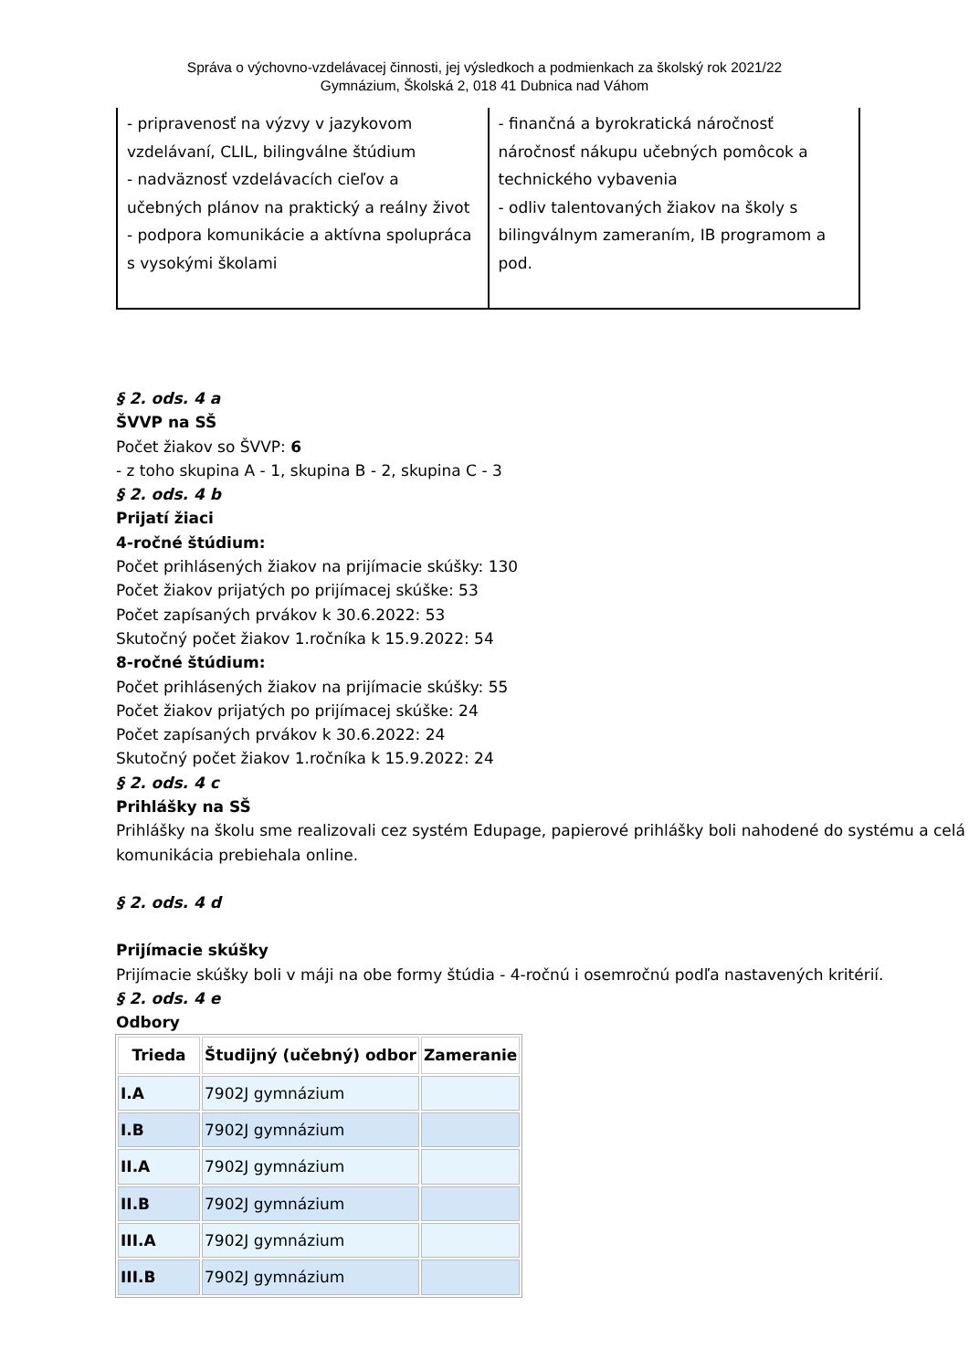Správa o výchovno-vzdelávacej činnosti, jej výsledkoch a podmienkach za školský rok 2021/22
Gymnázium, Školská 2, 018 41 Dubnica nad Váhom
| - pripravenosť na výzvy v jazykovom vzdelávaní, CLIL, bilingválne štúdium - nadväznosť vzdelávacích cieľov a učebných plánov na praktický a reálny život - podpora komunikácie a aktívna spolupráca s vysokými školami | - finančná a byrokratická náročnosť náročnosť nákupu učebných pomôcok a technického vybavenia - odliv talentovaných žiakov na školy s bilingválnym zameraním, IB programom a pod. |
§ 2. ods. 4 a
ŠVVP na SŠ
Počet žiakov so ŠVVP: 6
- z toho skupina A - 1, skupina B - 2, skupina C - 3
§ 2. ods. 4 b
Prijatí žiaci
4-ročné štúdium:
Počet prihlásených žiakov na prijímacie skúšky: 130
Počet žiakov prijatých po prijímacej skúške: 53
Počet zapísaných prvákov k 30.6.2022: 53
Skutočný počet žiakov 1.ročníka k 15.9.2022: 54
8-ročné štúdium:
Počet prihlásených žiakov na prijímacie skúšky: 55
Počet žiakov prijatých po prijímacej skúške: 24
Počet zapísaných prvákov k 30.6.2022: 24
Skutočný počet žiakov 1.ročníka k 15.9.2022: 24
§ 2. ods. 4 c
Prihlášky na SŠ
Prihlášky na školu sme realizovali cez systém Edupage, papierové prihlášky boli nahodené do systému a celá komunikácia prebiehala online.
§ 2. ods. 4 d
Prijímacie skúšky
Prijímacie skúšky boli v máji na obe formy štúdia - 4-ročnú i osemročnú podľa nastavených kritérií.
§ 2. ods. 4 e
Odbory
| Trieda | Študijný (učebný) odbor | Zameranie |
| --- | --- | --- |
| I.A | 7902J gymnázium | |
| I.B | 7902J gymnázium | |
| II.A | 7902J gymnázium | |
| II.B | 7902J gymnázium | |
| III.A | 7902J gymnázium | |
| III.B | 7902J gymnázium | |